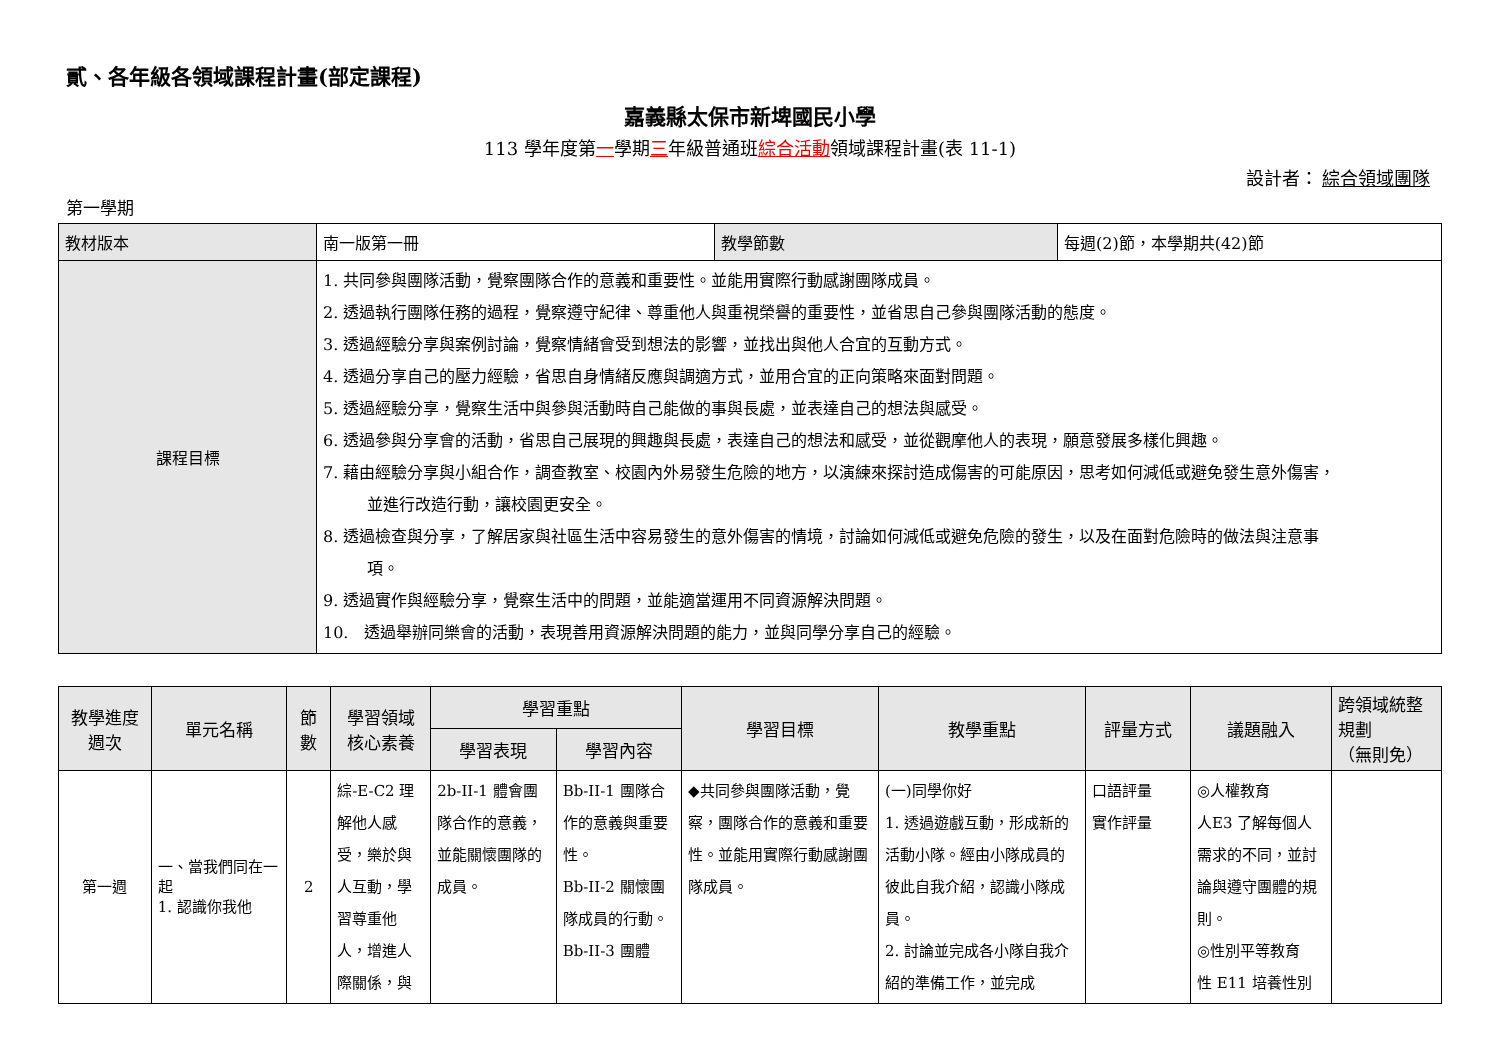貳、各年級各領域課程計畫(部定課程)
嘉義縣太保市新埤國民小學
113 學年度第一學期三年級普通班綜合活動領域課程計畫(表 11-1)
設計者： 綜合領域團隊
第一學期
| 教材版本 | 南一版第一冊 | 教學節數 | 每週(2)節，本學期共(42)節 |
| 課程目標 | 1. 共同參與團隊活動，覺察團隊合作的意義和重要性。並能用實際行動感謝團隊成員。 2. 透過執行團隊任務的過程，覺察遵守紀律、尊重他人與重視榮譽的重要性，並省思自己參與團隊活動的態度。 3. 透過經驗分享與案例討論，覺察情緒會受到想法的影響，並找出與他人合宜的互動方式。 4. 透過分享自己的壓力經驗，省思自身情緒反應與調適方式，並用合宜的正向策略來面對問題。 5. 透過經驗分享，覺察生活中與參與活動時自己能做的事與長處，並表達自己的想法與感受。 6. 透過參與分享會的活動，省思自己展現的興趣與長處，表達自己的想法和感受，並從觀摩他人的表現，願意發展多樣化興趣。 7. 藉由經驗分享與小組合作，調查教室、校園內外易發生危險的地方，以演練來探討造成傷害的可能原因，思考如何減低或避免發生意外傷害， 並進行改造行動，讓校園更安全。 8. 透過檢查與分享，了解居家與社區生活中容易發生的意外傷害的情境，討論如何減低或避免危險的發生，以及在面對危險時的做法與注意事 項。 9. 透過實作與經驗分享，覺察生活中的問題，並能適當運用不同資源解決問題。 10. 透過舉辦同樂會的活動，表現善用資源解決問題的能力，並與同學分享自己的經驗。 | | |
| 教學進度 週次 | 單元名稱 | 節 數 | 學習領域 核心素養 | 學習重點 | | 學習目標 | 教學重點 | 評量方式 | 議題融入 | 跨領域統整規劃 （無則免） |
| --- | --- | --- | --- | --- | --- | --- | --- | --- | --- | --- |
| | | | | 學習表現 | 學習內容 | | | | | |
| 第一週 | 一、當我們同在一起 1. 認識你我他 | 2 | 綜-E-C2 理解他人感受，樂於與人互動，學習尊重他人，增進人際關係，與 | 2b-II-1 體會團隊合作的意義，並能關懷團隊的成員。 | Bb-II-1 團隊合作的意義與重要性。 Bb-II-2 關懷團隊成員的行動。 Bb-II-3 團體 | ◆共同參與團隊活動，覺察，團隊合作的意義和重要性。並能用實際行動感謝團隊成員。 | (一)同學你好 1. 透過遊戲互動，形成新的活動小隊。經由小隊成員的彼此自我介紹，認識小隊成員。 2. 討論並完成各小隊自我介紹的準備工作，並完成 | 口語評量 實作評量 | ◎人權教育 人E3 了解每個人需求的不同，並討論與遵守團體的規則。 ◎性別平等教育 性 E11 培養性別 | |